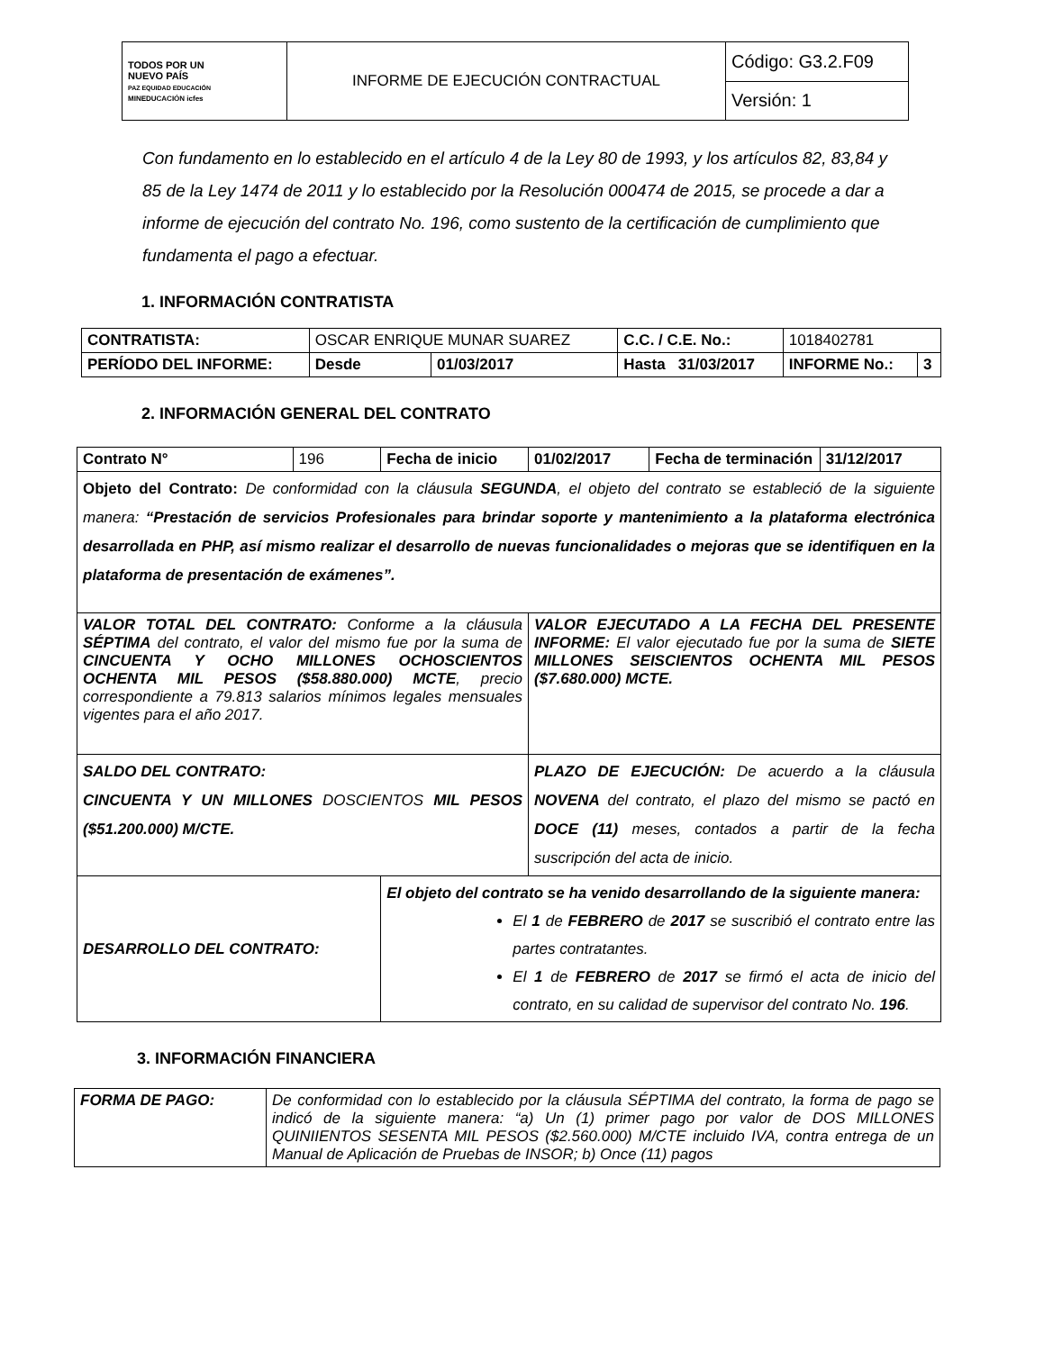| TODOS POR UN NUEVO PAÍS PAZ EQUIDAD EDUCACIÓN MINEDUCACIÓN icfes | INFORME DE EJECUCIÓN CONTRACTUAL | Código: G3.2.F09 |
| | | Versión: 1 |
Con fundamento en lo establecido en el artículo 4 de la Ley 80 de 1993, y los artículos 82, 83,84 y 85 de la Ley 1474 de 2011 y lo establecido por la Resolución 000474 de 2015, se procede a dar a informe de ejecución del contrato No. 196, como sustento de la certificación de cumplimiento que fundamenta el pago a efectuar.
1. INFORMACIÓN CONTRATISTA
| CONTRATISTA: | OSCAR ENRIQUE MUNAR SUAREZ | | | C.C. / C.E. No.: | 1018402781 | |
| PERÍODO DEL INFORME: | | Desde | 01/03/2017 | Hasta 31/03/2017 | INFORME No.: | 3 |
2. INFORMACIÓN GENERAL DEL CONTRATO
| Contrato N° | 196 | Fecha de inicio | 01/02/2017 | Fecha de terminación | 31/12/2017 |
| Objeto del Contrato: De conformidad con la cláusula SEGUNDA , el objeto del contrato se estableció de la siguiente manera: “Prestación de servicios Profesionales para brindar soporte y mantenimiento a la plataforma electrónica desarrollada en PHP, así mismo realizar el desarrollo de nuevas funcionalidades o mejoras que se identifiquen en la plataforma de presentación de exámenes”. | | | | | |
| VALOR TOTAL DEL CONTRATO: Conforme a la cláusula SÉPTIMA del contrato, el valor del mismo fue por la suma de CINCUENTA Y OCHO MILLONES OCHOSCIENTOS OCHENTA MIL PESOS ($58.880.000) MCTE , precio correspondiente a 79.813 salarios mínimos legales mensuales vigentes para el año 2017. | | | VALOR EJECUTADO A LA FECHA DEL PRESENTE INFORME: El valor ejecutado fue por la suma de SIETE MILLONES SEISCIENTOS OCHENTA MIL PESOS ($7.680.000) MCTE. | | |
| SALDO DEL CONTRATO: CINCUENTA Y UN MILLONES DOSCIENTOS MIL PESOS ($51.200.000) M/CTE. | | | PLAZO DE EJECUCIÓN: De acuerdo a la cláusula NOVENA del contrato, el plazo del mismo se pactó en DOCE (11) meses, contados a partir de la fecha suscripción del acta de inicio. | | |
| DESARROLLO DEL CONTRATO: | | El objeto del contrato se ha venido desarrollando de la siguiente manera: El 1 de FEBRERO de 2017 se suscribió el contrato entre las partes contratantes. El 1 de FEBRERO de 2017 se firmó el acta de inicio del contrato, en su calidad de supervisor del contrato No. 196 . | | | |
3. INFORMACIÓN FINANCIERA
| FORMA DE PAGO: | De conformidad con lo establecido por la cláusula SÉPTIMA del contrato, la forma de pago se indicó de la siguiente manera: “a) Un (1) primer pago por valor de DOS MILLONES QUINIIENTOS SESENTA MIL PESOS ($2.560.000) M/CTE incluido IVA, contra entrega de un Manual de Aplicación de Pruebas de INSOR; b) Once (11) pagos |